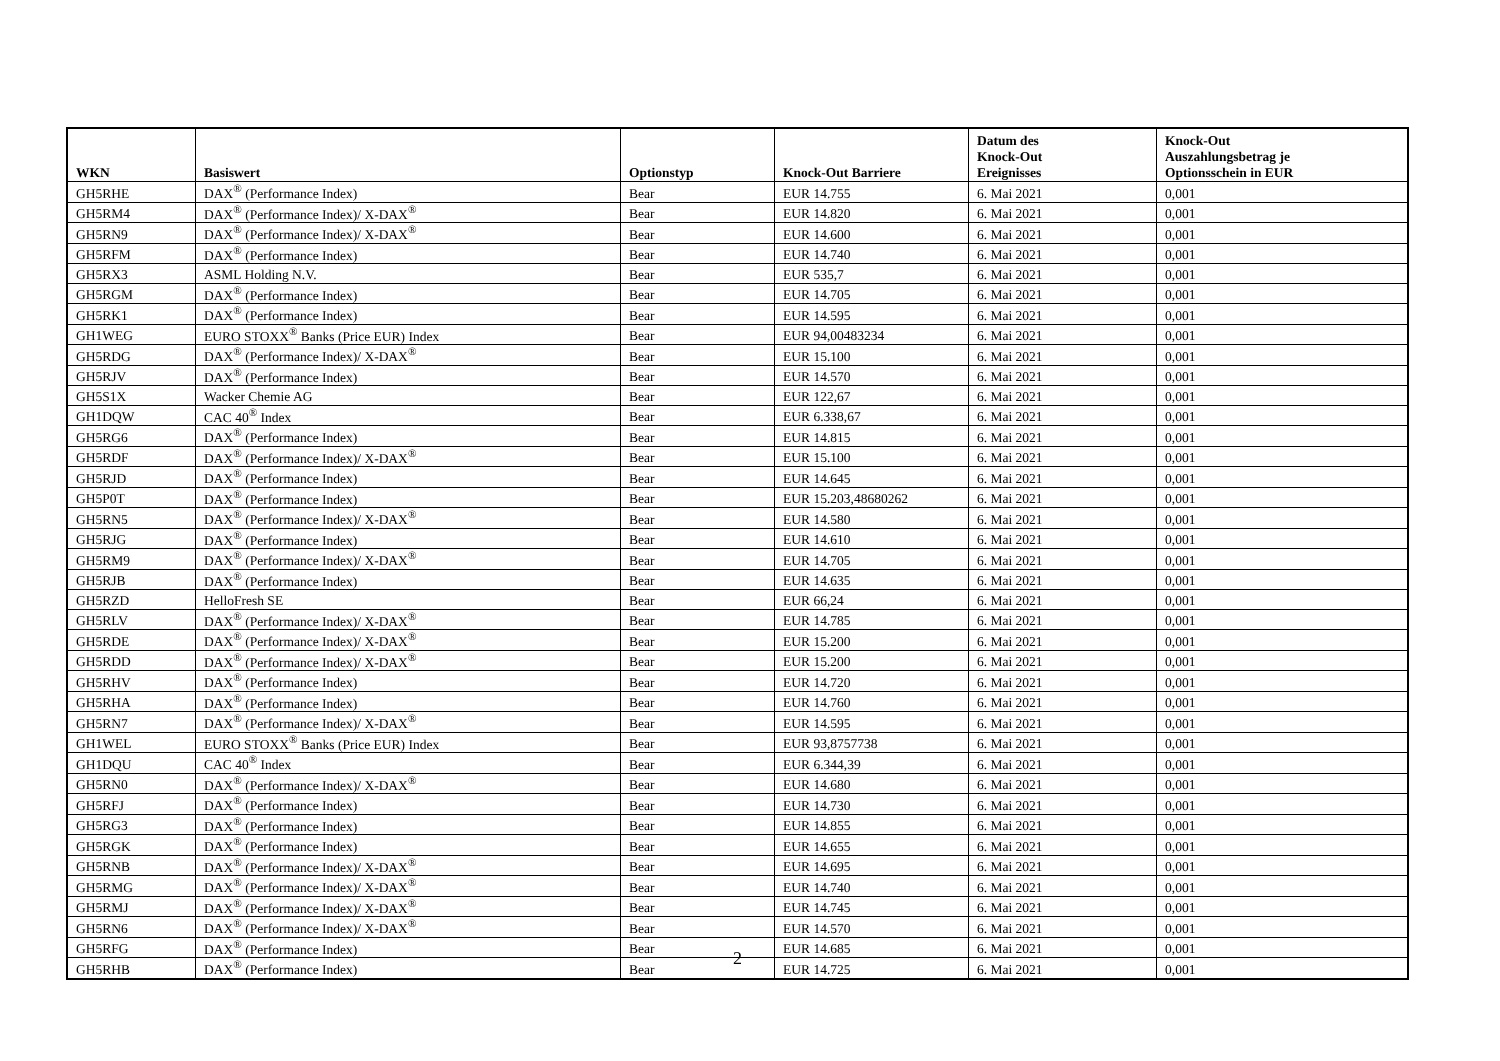| WKN | Basiswert | Optionstyp | Knock-Out Barriere | Datum des Knock-Out Ereignisses | Knock-Out Auszahlungsbetrag je Optionsschein in EUR |
| --- | --- | --- | --- | --- | --- |
| GH5RHE | DAX<sup>®</sup> (Performance Index) | Bear | EUR 14.755 | 6. Mai 2021 | 0,001 |
| GH5RM4 | DAX<sup>®</sup> (Performance Index)/ X-DAX<sup>®</sup> | Bear | EUR 14.820 | 6. Mai 2021 | 0,001 |
| GH5RN9 | DAX<sup>®</sup> (Performance Index)/ X-DAX<sup>®</sup> | Bear | EUR 14.600 | 6. Mai 2021 | 0,001 |
| GH5RFM | DAX<sup>®</sup> (Performance Index) | Bear | EUR 14.740 | 6. Mai 2021 | 0,001 |
| GH5RX3 | ASML Holding N.V. | Bear | EUR 535,7 | 6. Mai 2021 | 0,001 |
| GH5RGM | DAX<sup>®</sup> (Performance Index) | Bear | EUR 14.705 | 6. Mai 2021 | 0,001 |
| GH5RK1 | DAX<sup>®</sup> (Performance Index) | Bear | EUR 14.595 | 6. Mai 2021 | 0,001 |
| GH1WEG | EURO STOXX<sup>®</sup> Banks (Price EUR) Index | Bear | EUR 94,00483234 | 6. Mai 2021 | 0,001 |
| GH5RDG | DAX<sup>®</sup> (Performance Index)/ X-DAX<sup>®</sup> | Bear | EUR 15.100 | 6. Mai 2021 | 0,001 |
| GH5RJV | DAX<sup>®</sup> (Performance Index) | Bear | EUR 14.570 | 6. Mai 2021 | 0,001 |
| GH5S1X | Wacker Chemie AG | Bear | EUR 122,67 | 6. Mai 2021 | 0,001 |
| GH1DQW | CAC 40<sup>®</sup> Index | Bear | EUR 6.338,67 | 6. Mai 2021 | 0,001 |
| GH5RG6 | DAX<sup>®</sup> (Performance Index) | Bear | EUR 14.815 | 6. Mai 2021 | 0,001 |
| GH5RDF | DAX<sup>®</sup> (Performance Index)/ X-DAX<sup>®</sup> | Bear | EUR 15.100 | 6. Mai 2021 | 0,001 |
| GH5RJD | DAX<sup>®</sup> (Performance Index) | Bear | EUR 14.645 | 6. Mai 2021 | 0,001 |
| GH5P0T | DAX<sup>®</sup> (Performance Index) | Bear | EUR 15.203,48680262 | 6. Mai 2021 | 0,001 |
| GH5RN5 | DAX<sup>®</sup> (Performance Index)/ X-DAX<sup>®</sup> | Bear | EUR 14.580 | 6. Mai 2021 | 0,001 |
| GH5RJG | DAX<sup>®</sup> (Performance Index) | Bear | EUR 14.610 | 6. Mai 2021 | 0,001 |
| GH5RM9 | DAX<sup>®</sup> (Performance Index)/ X-DAX<sup>®</sup> | Bear | EUR 14.705 | 6. Mai 2021 | 0,001 |
| GH5RJB | DAX<sup>®</sup> (Performance Index) | Bear | EUR 14.635 | 6. Mai 2021 | 0,001 |
| GH5RZD | HelloFresh SE | Bear | EUR 66,24 | 6. Mai 2021 | 0,001 |
| GH5RLV | DAX<sup>®</sup> (Performance Index)/ X-DAX<sup>®</sup> | Bear | EUR 14.785 | 6. Mai 2021 | 0,001 |
| GH5RDE | DAX<sup>®</sup> (Performance Index)/ X-DAX<sup>®</sup> | Bear | EUR 15.200 | 6. Mai 2021 | 0,001 |
| GH5RDD | DAX<sup>®</sup> (Performance Index)/ X-DAX<sup>®</sup> | Bear | EUR 15.200 | 6. Mai 2021 | 0,001 |
| GH5RHV | DAX<sup>®</sup> (Performance Index) | Bear | EUR 14.720 | 6. Mai 2021 | 0,001 |
| GH5RHA | DAX<sup>®</sup> (Performance Index) | Bear | EUR 14.760 | 6. Mai 2021 | 0,001 |
| GH5RN7 | DAX<sup>®</sup> (Performance Index)/ X-DAX<sup>®</sup> | Bear | EUR 14.595 | 6. Mai 2021 | 0,001 |
| GH1WEL | EURO STOXX<sup>®</sup> Banks (Price EUR) Index | Bear | EUR 93,8757738 | 6. Mai 2021 | 0,001 |
| GH1DQU | CAC 40<sup>®</sup> Index | Bear | EUR 6.344,39 | 6. Mai 2021 | 0,001 |
| GH5RN0 | DAX<sup>®</sup> (Performance Index)/ X-DAX<sup>®</sup> | Bear | EUR 14.680 | 6. Mai 2021 | 0,001 |
| GH5RFJ | DAX<sup>®</sup> (Performance Index) | Bear | EUR 14.730 | 6. Mai 2021 | 0,001 |
| GH5RG3 | DAX<sup>®</sup> (Performance Index) | Bear | EUR 14.855 | 6. Mai 2021 | 0,001 |
| GH5RGK | DAX<sup>®</sup> (Performance Index) | Bear | EUR 14.655 | 6. Mai 2021 | 0,001 |
| GH5RNB | DAX<sup>®</sup> (Performance Index)/ X-DAX<sup>®</sup> | Bear | EUR 14.695 | 6. Mai 2021 | 0,001 |
| GH5RMG | DAX<sup>®</sup> (Performance Index)/ X-DAX<sup>®</sup> | Bear | EUR 14.740 | 6. Mai 2021 | 0,001 |
| GH5RMJ | DAX<sup>®</sup> (Performance Index)/ X-DAX<sup>®</sup> | Bear | EUR 14.745 | 6. Mai 2021 | 0,001 |
| GH5RN6 | DAX<sup>®</sup> (Performance Index)/ X-DAX<sup>®</sup> | Bear | EUR 14.570 | 6. Mai 2021 | 0,001 |
| GH5RFG | DAX<sup>®</sup> (Performance Index) | Bear | EUR 14.685 | 6. Mai 2021 | 0,001 |
| GH5RHB | DAX<sup>®</sup> (Performance Index) | Bear | EUR 14.725 | 6. Mai 2021 | 0,001 |
2